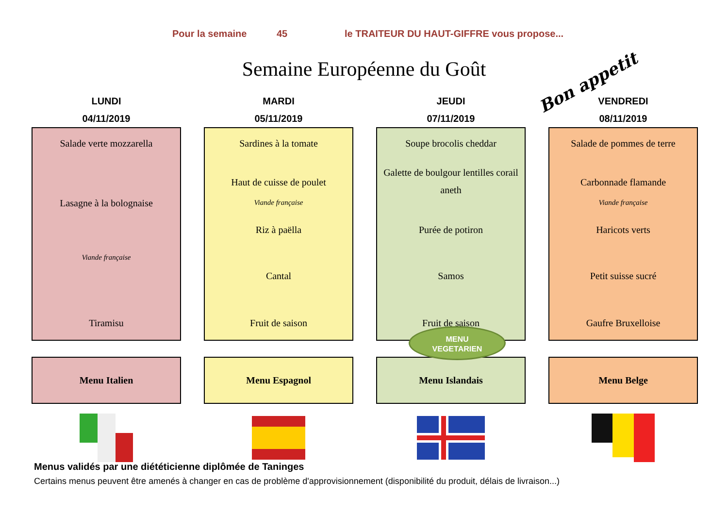Pour la semaine 45 le TRAITEUR DU HAUT-GIFFRE vous propose...
Semaine Européenne du Goût
Bon appetit
LUNDI
04/11/2019
Salade verte mozzarella
Lasagne à la bolognaise
Viande française
Tiramisu
Menu Italien
MARDI
05/11/2019
Sardines à la tomate
Haut de cuisse de poulet
Viande française
Riz à paëlla
Cantal
Fruit de saison
Menu Espagnol
JEUDI
07/11/2019
Soupe brocolis cheddar
Galette de boulgour lentilles corail aneth
Purée de potiron
Samos
Fruit de saison
Menu Islandais
VENDREDI
08/11/2019
Salade de pommes de terre
Carbonnade flamande
Viande française
Haricots verts
Petit suisse sucré
Gaufre Bruxelloise
Menu Belge
MENU
VEGETARIEN
Menus validés par une diététicienne diplômée de Taninges
Certains menus peuvent être amenés à changer en cas de problème d'approvisionnement (disponibilité du produit, délais de livraison...)